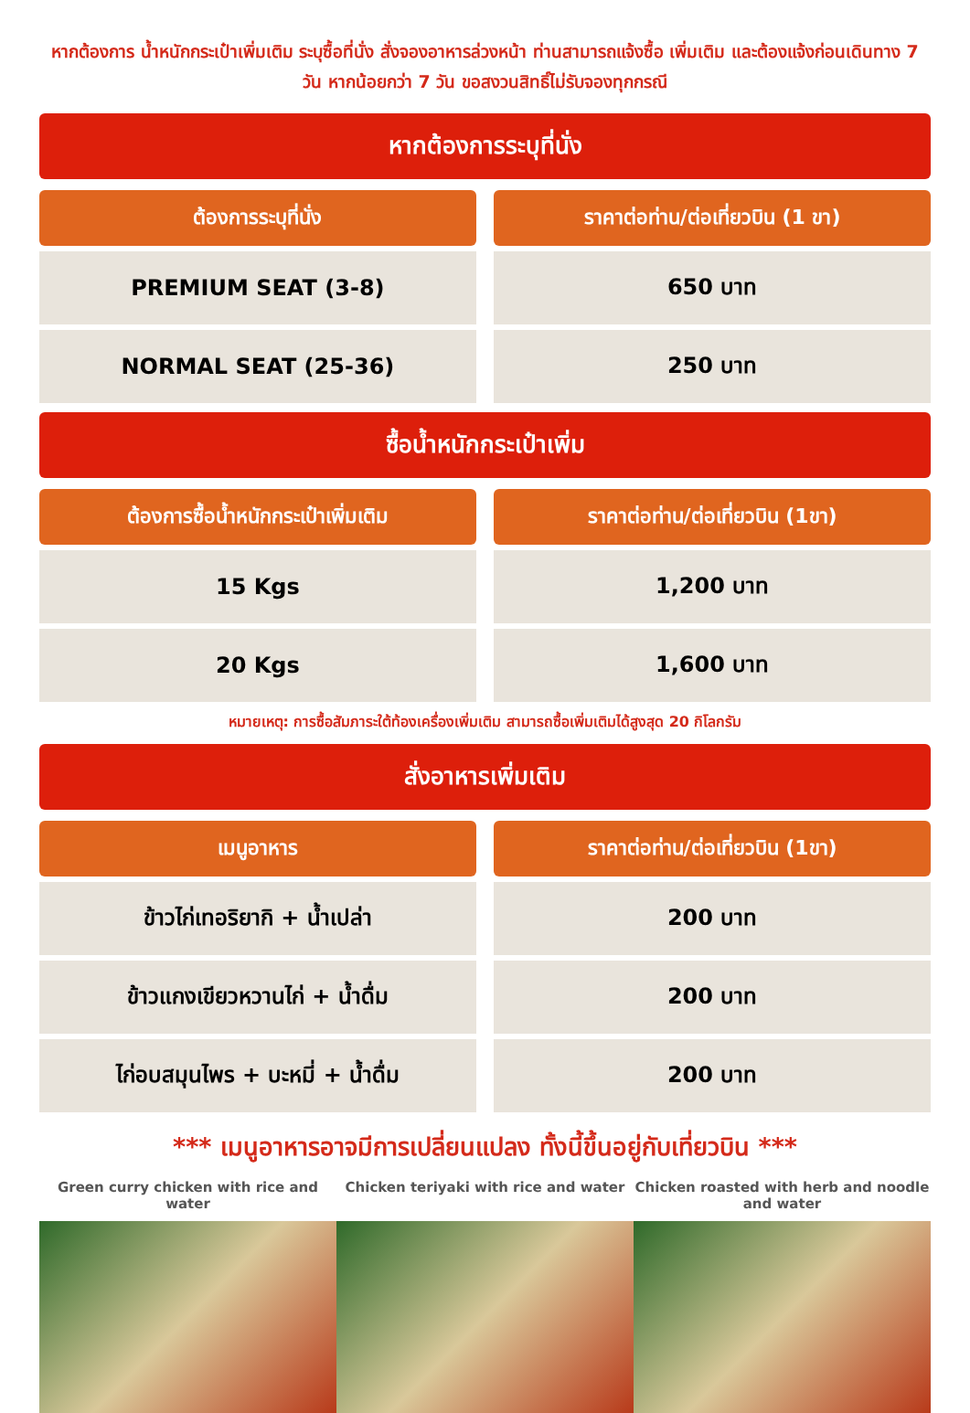หากต้องการ น้ำหนักกระเป๋าเพิ่มเติม ระบุซื้อที่นั่ง สั่งจองอาหารล่วงหน้า ท่านสามารถแจ้งซื้อ เพิ่มเติม และต้องแจ้งก่อนเดินทาง 7 วัน หากน้อยกว่า 7 วัน ขอสงวนสิทธิ์ไม่รับจองทุกกรณี
หากต้องการระบุที่นั่ง
| ต้องการระบุที่นั่ง | | ราคาต่อท่าน/ต่อเที่ยวบิน (1 ขา) |
| PREMIUM SEAT (3-8) | | 650 บาท |
| NORMAL SEAT (25-36) | | 250 บาท |
ซื้อน้ำหนักกระเป๋าเพิ่ม
| ต้องการซื้อน้ำหนักกระเป๋าเพิ่มเติม | | ราคาต่อท่าน/ต่อเที่ยวบิน (1ขา) |
| 15 Kgs | | 1,200 บาท |
| 20 Kgs | | 1,600 บาท |
หมายเหตุ: การซื้อสัมภาระใต้ท้องเครื่องเพิ่มเติม สามารถซื้อเพิ่มเติมได้สูงสุด 20 กิโลกรัม
สั่งอาหารเพิ่มเติม
| เมนูอาหาร | | ราคาต่อท่าน/ต่อเที่ยวบิน (1ขา) |
| ข้าวไก่เทอริยากิ + น้ำเปล่า | | 200 บาท |
| ข้าวแกงเขียวหวานไก่ + น้ำดื่ม | | 200 บาท |
| ไก่อบสมุนไพร + บะหมี่ + น้ำดื่ม | | 200 บาท |
*** เมนูอาหารอาจมีการเปลี่ยนแปลง ทั้งนี้ขึ้นอยู่กับเที่ยวบิน ***
Green curry chicken with rice and water
Chicken teriyaki with rice and water
Chicken roasted with herb and noodle and water